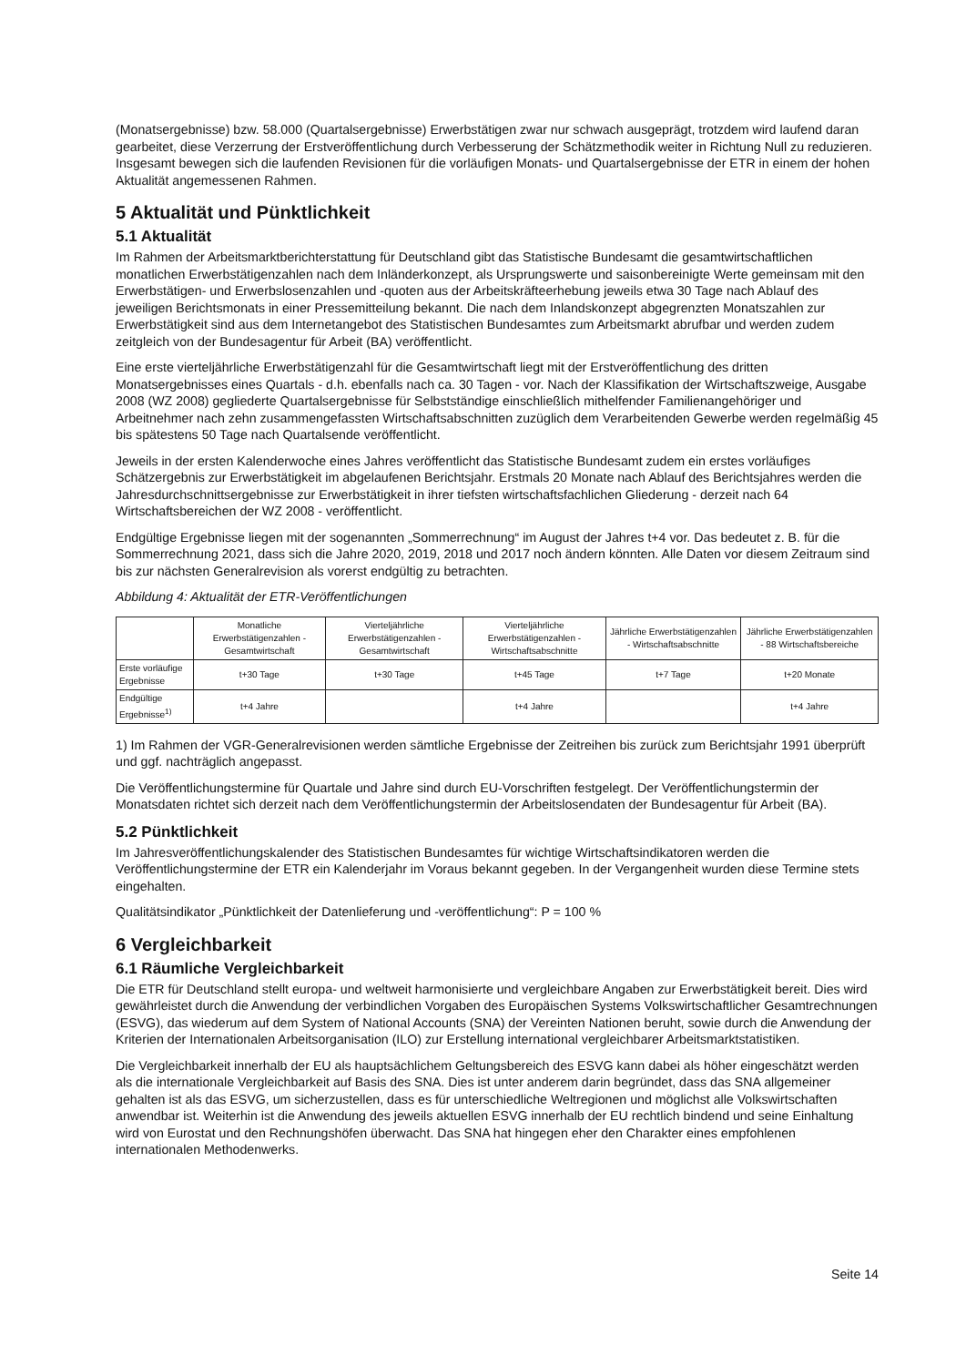(Monatsergebnisse) bzw. 58.000 (Quartalsergebnisse) Erwerbstätigen zwar nur schwach ausgeprägt, trotzdem wird laufend daran gearbeitet, diese Verzerrung der Erstveröffentlichung durch Verbesserung der Schätzmethodik weiter in Richtung Null zu reduzieren. Insgesamt bewegen sich die laufenden Revisionen für die vorläufigen Monats- und Quartalsergebnisse der ETR in einem der hohen Aktualität angemessenen Rahmen.
5 Aktualität und Pünktlichkeit
5.1 Aktualität
Im Rahmen der Arbeitsmarktberichterstattung für Deutschland gibt das Statistische Bundesamt die gesamtwirtschaftlichen monatlichen Erwerbstätigenzahlen nach dem Inländerkonzept, als Ursprungswerte und saisonbereinigte Werte gemeinsam mit den Erwerbstätigen- und Erwerbslosenzahlen und -quoten aus der Arbeitskräfteerhebung jeweils etwa 30 Tage nach Ablauf des jeweiligen Berichtsmonats in einer Pressemitteilung bekannt. Die nach dem Inlandskonzept abgegrenzten Monatszahlen zur Erwerbstätigkeit sind aus dem Internetangebot des Statistischen Bundesamtes zum Arbeitsmarkt abrufbar und werden zudem zeitgleich von der Bundesagentur für Arbeit (BA) veröffentlicht.
Eine erste vierteljährliche Erwerbstätigenzahl für die Gesamtwirtschaft liegt mit der Erstveröffentlichung des dritten Monatsergebnisses eines Quartals - d.h. ebenfalls nach ca. 30 Tagen - vor. Nach der Klassifikation der Wirtschaftszweige, Ausgabe 2008 (WZ 2008) gegliederte Quartalsergebnisse für Selbstständige einschließlich mithelfender Familienangehöriger und Arbeitnehmer nach zehn zusammengefassten Wirtschaftsabschnitten zuzüglich dem Verarbeitenden Gewerbe werden regelmäßig 45 bis spätestens 50 Tage nach Quartalsende veröffentlicht.
Jeweils in der ersten Kalenderwoche eines Jahres veröffentlicht das Statistische Bundesamt zudem ein erstes vorläufiges Schätzergebnis zur Erwerbstätigkeit im abgelaufenen Berichtsjahr. Erstmals 20 Monate nach Ablauf des Berichtsjahres werden die Jahresdurchschnittsergebnisse zur Erwerbstätigkeit in ihrer tiefsten wirtschaftsfachlichen Gliederung - derzeit nach 64 Wirtschaftsbereichen der WZ 2008 - veröffentlicht.
Endgültige Ergebnisse liegen mit der sogenannten „Sommerrechnung“ im August der Jahres t+4 vor. Das bedeutet z. B. für die Sommerrechnung 2021, dass sich die Jahre 2020, 2019, 2018 und 2017 noch ändern könnten. Alle Daten vor diesem Zeitraum sind bis zur nächsten Generalrevision als vorerst endgültig zu betrachten.
Abbildung 4: Aktualität der ETR-Veröffentlichungen
| | Monatliche Erwerbstätigenzahlen - Gesamtwirtschaft | Vierteljährliche Erwerbstätigenzahlen - Gesamtwirtschaft | Vierteljährliche Erwerbstätigenzahlen - Wirtschaftsabschnitte | Jährliche Erwerbstätigenzahlen - Wirtschaftsabschnitte | Jährliche Erwerbstätigenzahlen - 88 Wirtschaftsbereiche |
| --- | --- | --- | --- | --- | --- |
| Erste vorläufige Ergebnisse | t+30 Tage | t+30 Tage | t+45 Tage | t+7 Tage | t+20 Monate |
| Endgültige Ergebnisse<sup>1)</sup> | t+4 Jahre | | t+4 Jahre | | t+4 Jahre |
1) Im Rahmen der VGR-Generalrevisionen werden sämtliche Ergebnisse der Zeitreihen bis zurück zum Berichtsjahr 1991 überprüft und ggf. nachträglich angepasst.
Die Veröffentlichungstermine für Quartale und Jahre sind durch EU-Vorschriften festgelegt. Der Veröffentlichungstermin der Monatsdaten richtet sich derzeit nach dem Veröffentlichungstermin der Arbeitslosendaten der Bundesagentur für Arbeit (BA).
5.2 Pünktlichkeit
Im Jahresveröffentlichungskalender des Statistischen Bundesamtes für wichtige Wirtschaftsindikatoren werden die Veröffentlichungstermine der ETR ein Kalenderjahr im Voraus bekannt gegeben. In der Vergangenheit wurden diese Termine stets eingehalten.
Qualitätsindikator „Pünktlichkeit der Datenlieferung und -veröffentlichung“: P = 100 %
6 Vergleichbarkeit
6.1 Räumliche Vergleichbarkeit
Die ETR für Deutschland stellt europa- und weltweit harmonisierte und vergleichbare Angaben zur Erwerbstätigkeit bereit. Dies wird gewährleistet durch die Anwendung der verbindlichen Vorgaben des Europäischen Systems Volkswirtschaftlicher Gesamtrechnungen (ESVG), das wiederum auf dem System of National Accounts (SNA) der Vereinten Nationen beruht, sowie durch die Anwendung der Kriterien der Internationalen Arbeitsorganisation (ILO) zur Erstellung international vergleichbarer Arbeitsmarktstatistiken.
Die Vergleichbarkeit innerhalb der EU als hauptsächlichem Geltungsbereich des ESVG kann dabei als höher eingeschätzt werden als die internationale Vergleichbarkeit auf Basis des SNA. Dies ist unter anderem darin begründet, dass das SNA allgemeiner gehalten ist als das ESVG, um sicherzustellen, dass es für unterschiedliche Weltregionen und möglichst alle Volkswirtschaften anwendbar ist. Weiterhin ist die Anwendung des jeweils aktuellen ESVG innerhalb der EU rechtlich bindend und seine Einhaltung wird von Eurostat und den Rechnungshöfen überwacht. Das SNA hat hingegen eher den Charakter eines empfohlenen internationalen Methodenwerks.
Seite 14